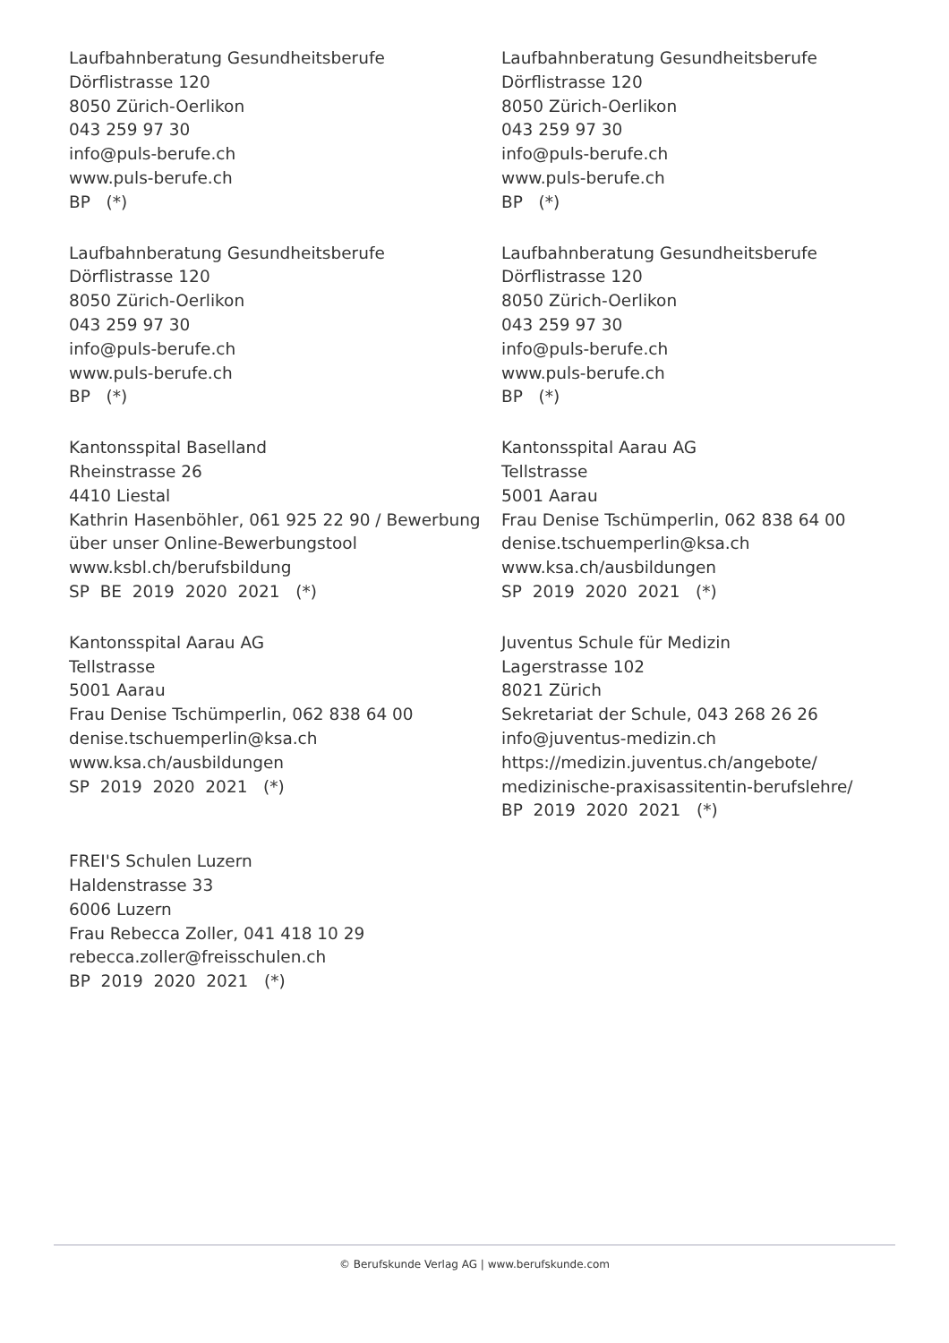Laufbahnberatung Gesundheitsberufe Dörflistrasse 120 8050 Zürich-Oerlikon 043 259 97 30 info@puls-berufe.ch www.puls-berufe.ch BP (*)
Laufbahnberatung Gesundheitsberufe Dörflistrasse 120 8050 Zürich-Oerlikon 043 259 97 30 info@puls-berufe.ch www.puls-berufe.ch BP (*)
Laufbahnberatung Gesundheitsberufe Dörflistrasse 120 8050 Zürich-Oerlikon 043 259 97 30 info@puls-berufe.ch www.puls-berufe.ch BP (*)
Laufbahnberatung Gesundheitsberufe Dörflistrasse 120 8050 Zürich-Oerlikon 043 259 97 30 info@puls-berufe.ch www.puls-berufe.ch BP (*)
Kantonsspital Baselland Rheinstrasse 26 4410 Liestal Kathrin Hasenböhler, 061 925 22 90 / Bewerbung über unser Online-Bewerbungstool www.ksbl.ch/berufsbildung SP BE 2019 2020 2021 (*)
Kantonsspital Aarau AG Tellstrasse 5001 Aarau Frau Denise Tschümperlin, 062 838 64 00 denise.tschuemperlin@ksa.ch www.ksa.ch/ausbildungen SP 2019 2020 2021 (*)
Kantonsspital Aarau AG Tellstrasse 5001 Aarau Frau Denise Tschümperlin, 062 838 64 00 denise.tschuemperlin@ksa.ch www.ksa.ch/ausbildungen SP 2019 2020 2021 (*)
Juventus Schule für Medizin Lagerstrasse 102 8021 Zürich Sekretariat der Schule, 043 268 26 26 info@juventus-medizin.ch https://medizin.juventus.ch/angebote/ medizinische-praxisassitentin-berufslehre/ BP 2019 2020 2021 (*)
FREI'S Schulen Luzern Haldenstrasse 33 6006 Luzern Frau Rebecca Zoller, 041 418 10 29 rebecca.zoller@freisschulen.ch BP 2019 2020 2021 (*)
© Berufskunde Verlag AG | www.berufskunde.com